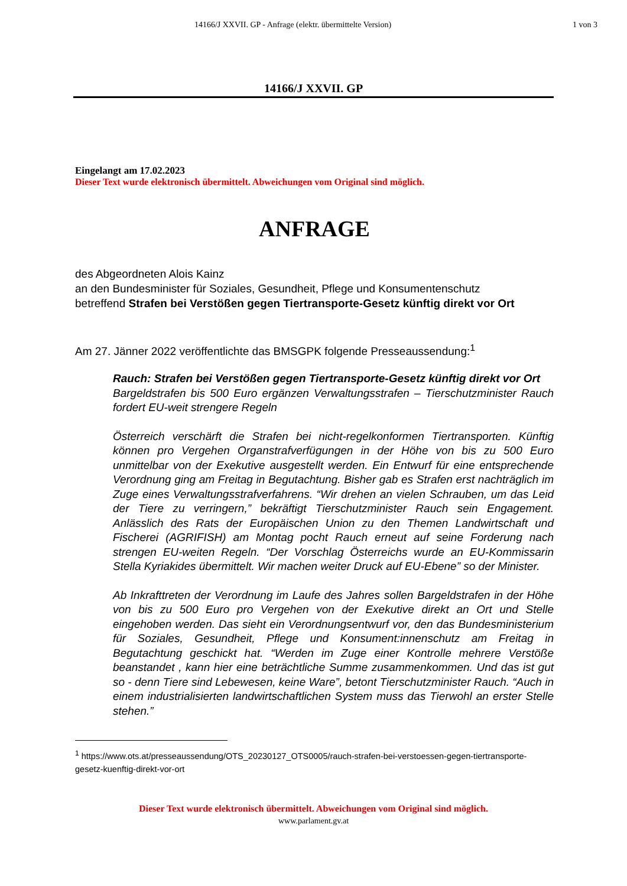14166/J XXVII. GP - Anfrage (elektr. übermittelte Version)
1 von 3
14166/J XXVII. GP
Eingelangt am 17.02.2023
Dieser Text wurde elektronisch übermittelt. Abweichungen vom Original sind möglich.
ANFRAGE
des Abgeordneten Alois Kainz
an den Bundesminister für Soziales, Gesundheit, Pflege und Konsumentenschutz
betreffend Strafen bei Verstößen gegen Tiertransporte-Gesetz künftig direkt vor Ort
Am 27. Jänner 2022 veröffentlichte das BMSGPK folgende Presseaussendung:<sup>1</sup>
Rauch: Strafen bei Verstößen gegen Tiertransporte-Gesetz künftig direkt vor Ort
Bargeldstrafen bis 500 Euro ergänzen Verwaltungsstrafen – Tierschutzminister Rauch fordert EU-weit strengere Regeln
Österreich verschärft die Strafen bei nicht-regelkonformen Tiertransporten. Künftig können pro Vergehen Organstrafverfügungen in der Höhe von bis zu 500 Euro unmittelbar von der Exekutive ausgestellt werden. Ein Entwurf für eine entsprechende Verordnung ging am Freitag in Begutachtung. Bisher gab es Strafen erst nachträglich im Zuge eines Verwaltungsstrafverfahrens. “Wir drehen an vielen Schrauben, um das Leid der Tiere zu verringern,” bekräftigt Tierschutzminister Rauch sein Engagement. Anlässlich des Rats der Europäischen Union zu den Themen Landwirtschaft und Fischerei (AGRIFISH) am Montag pocht Rauch erneut auf seine Forderung nach strengen EU-weiten Regeln. “Der Vorschlag Österreichs wurde an EU-Kommissarin Stella Kyriakides übermittelt. Wir machen weiter Druck auf EU-Ebene” so der Minister.
Ab Inkrafttreten der Verordnung im Laufe des Jahres sollen Bargeldstrafen in der Höhe von bis zu 500 Euro pro Vergehen von der Exekutive direkt an Ort und Stelle eingehoben werden. Das sieht ein Verordnungsentwurf vor, den das Bundesministerium für Soziales, Gesundheit, Pflege und Konsument:innenschutz am Freitag in Begutachtung geschickt hat. “Werden im Zuge einer Kontrolle mehrere Verstöße beanstandet , kann hier eine beträchtliche Summe zusammenkommen. Und das ist gut so - denn Tiere sind Lebewesen, keine Ware”, betont Tierschutzminister Rauch. “Auch in einem industrialisierten landwirtschaftlichen System muss das Tierwohl an erster Stelle stehen.”
<sup>1</sup> https://www.ots.at/presseaussendung/OTS_20230127_OTS0005/rauch-strafen-bei-verstoessen-gegen-tiertransporte-gesetz-kuenftig-direkt-vor-ort
Dieser Text wurde elektronisch übermittelt. Abweichungen vom Original sind möglich.
www.parlament.gv.at